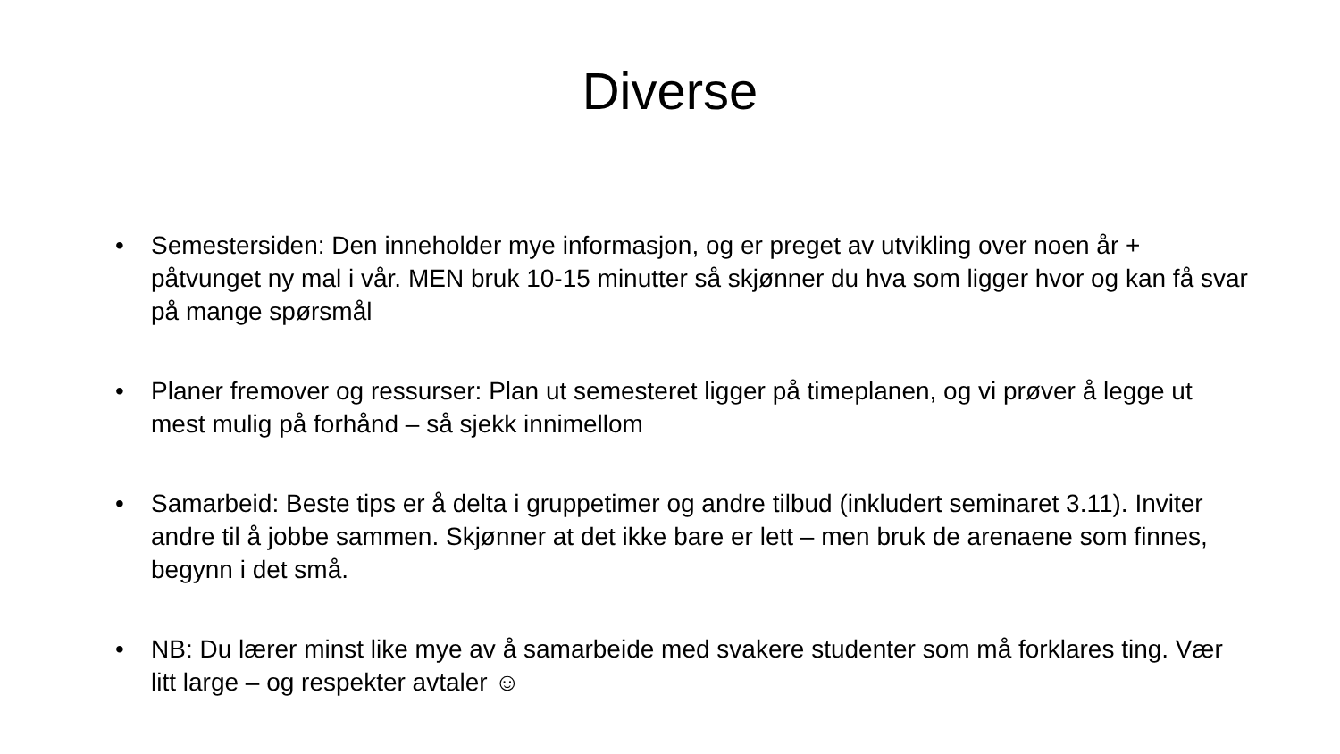Diverse
• Semestersiden: Den inneholder mye informasjon, og er preget av utvikling over noen år + påtvunget ny mal i vår. MEN bruk 10-15 minutter så skjønner du hva som ligger hvor og kan få svar på mange spørsmål
• Planer fremover og ressurser: Plan ut semesteret ligger på timeplanen, og vi prøver å legge ut mest mulig på forhånd – så sjekk innimellom
• Samarbeid: Beste tips er å delta i gruppetimer og andre tilbud (inkludert seminaret 3.11). Inviter andre til å jobbe sammen. Skjønner at det ikke bare er lett – men bruk de arenaene som finnes, begynn i det små.
• NB: Du lærer minst like mye av å samarbeide med svakere studenter som må forklares ting. Vær litt large – og respekter avtaler ☺